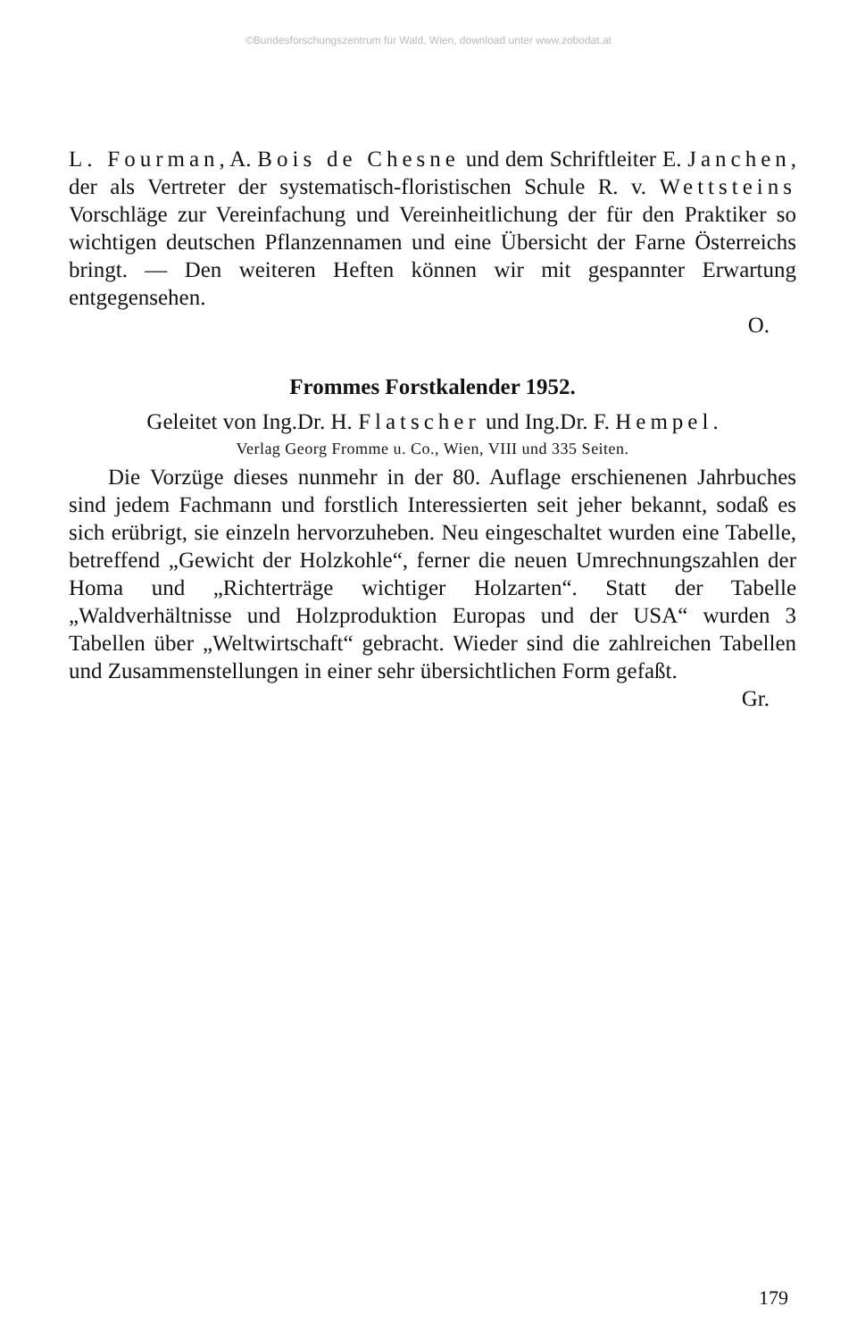©Bundesforschungszentrum für Wald, Wien, download unter www.zobodat.at
L. Fourman, A. Bois de Chesne und dem Schriftleiter E. Janchen, der als Vertreter der systematisch-floristischen Schule R. v. Wettsteins Vorschläge zur Vereinfachung und Vereinheitlichung der für den Praktiker so wichtigen deutschen Pflanzennamen und eine Übersicht der Farne Österreichs bringt. — Den weiteren Heften können wir mit gespannter Erwartung entgegensehen.
O.
Frommes Forstkalender 1952.
Geleitet von Ing.Dr. H. Flatscher und Ing.Dr. F. Hempel.
Verlag Georg Fromme u. Co., Wien, VIII und 335 Seiten.
Die Vorzüge dieses nunmehr in der 80. Auflage erschienenen Jahrbuches sind jedem Fachmann und forstlich Interessierten seit jeher bekannt, sodaß es sich erübrigt, sie einzeln hervorzuheben. Neu eingeschaltet wurden eine Tabelle, betreffend „Gewicht der Holzkohle“, ferner die neuen Umrechnungszahlen der Homa und „Richterträge wichtiger Holzarten“. Statt der Tabelle „Waldverhältnisse und Holzproduktion Europas und der USA“ wurden 3 Tabellen über „Weltwirtschaft“ gebracht. Wieder sind die zahlreichen Tabellen und Zusammenstellungen in einer sehr übersichtlichen Form gefaßt.
Gr.
179